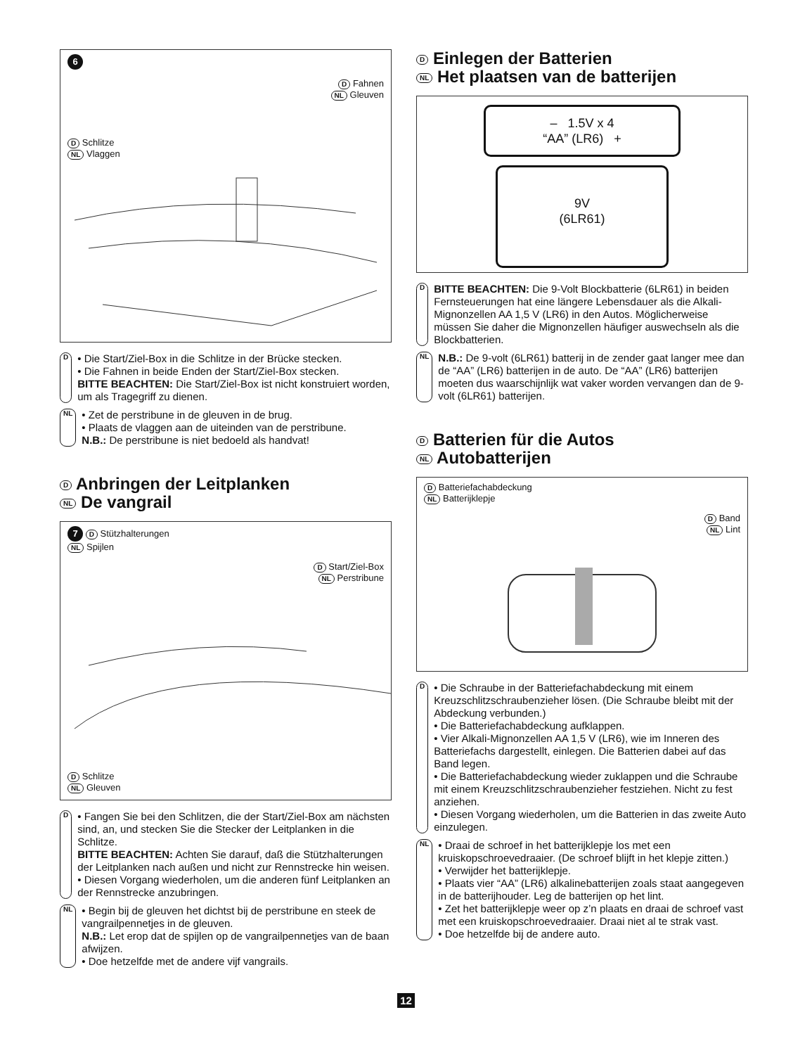6
D Fahnen
NL Gleuven
D Schlitze
NL Vlaggen
D
• Die Start/Ziel-Box in die Schlitze in der Brücke stecken.
• Die Fahnen in beide Enden der Start/Ziel-Box stecken.
BITTE BEACHTEN: Die Start/Ziel-Box ist nicht konstruiert worden, um als Tragegriff zu dienen.
NL
• Zet de perstribune in de gleuven in de brug.
• Plaats de vlaggen aan de uiteinden van de perstribune.
N.B.: De perstribune is niet bedoeld als handvat!
D Anbringen der Leitplanken
NL De vangrail
7 D Stützhalterungen
NL Spijlen
D Start/Ziel-Box
NL Perstribune
D Schlitze
NL Gleuven
D
• Fangen Sie bei den Schlitzen, die der Start/Ziel-Box am nächsten sind, an, und stecken Sie die Stecker der Leitplanken in die Schlitze.
BITTE BEACHTEN: Achten Sie darauf, daß die Stützhalterungen der Leitplanken nach außen und nicht zur Rennstrecke hin weisen.
• Diesen Vorgang wiederholen, um die anderen fünf Leitplanken an der Rennstrecke anzubringen.
NL
• Begin bij de gleuven het dichtst bij de perstribune en steek de vangrailpennetjes in de gleuven.
N.B.: Let erop dat de spijlen op de vangrailpennetjes van de baan afwijzen.
• Doe hetzelfde met de andere vijf vangrails.
D Einlegen der Batterien
NL Het plaatsen van de batterijen
– 1.5V x 4
“AA” (LR6) +
9V
(6LR61)
D
BITTE BEACHTEN: Die 9-Volt Blockbatterie (6LR61) in beiden Fernsteuerungen hat eine längere Lebensdauer als die Alkali-Mignonzellen AA 1,5 V (LR6) in den Autos. Möglicherweise müssen Sie daher die Mignonzellen häufiger auswechseln als die Blockbatterien.
NL
N.B.: De 9-volt (6LR61) batterij in de zender gaat langer mee dan de “AA” (LR6) batterijen in de auto. De “AA” (LR6) batterijen moeten dus waarschijnlijk wat vaker worden vervangen dan de 9-volt (6LR61) batterijen.
D Batterien für die Autos
NL Autobatterijen
D Batteriefachabdeckung
NL Batterijklepje
D Band
NL Lint
D
• Die Schraube in der Batteriefachabdeckung mit einem Kreuzschlitzschraubenzieher lösen. (Die Schraube bleibt mit der Abdeckung verbunden.)
• Die Batteriefachabdeckung aufklappen.
• Vier Alkali-Mignonzellen AA 1,5 V (LR6), wie im Inneren des Batteriefachs dargestellt, einlegen. Die Batterien dabei auf das Band legen.
• Die Batteriefachabdeckung wieder zuklappen und die Schraube mit einem Kreuzschlitzschraubenzieher festziehen. Nicht zu fest anziehen.
• Diesen Vorgang wiederholen, um die Batterien in das zweite Auto einzulegen.
NL
• Draai de schroef in het batterijklepje los met een kruiskopschroevedraaier. (De schroef blijft in het klepje zitten.)
• Verwijder het batterijklepje.
• Plaats vier “AA” (LR6) alkalinebatterijen zoals staat aangegeven in de batterijhouder. Leg de batterijen op het lint.
• Zet het batterijklepje weer op z’n plaats en draai de schroef vast met een kruiskopschroevedraaier. Draai niet al te strak vast.
• Doe hetzelfde bij de andere auto.
12